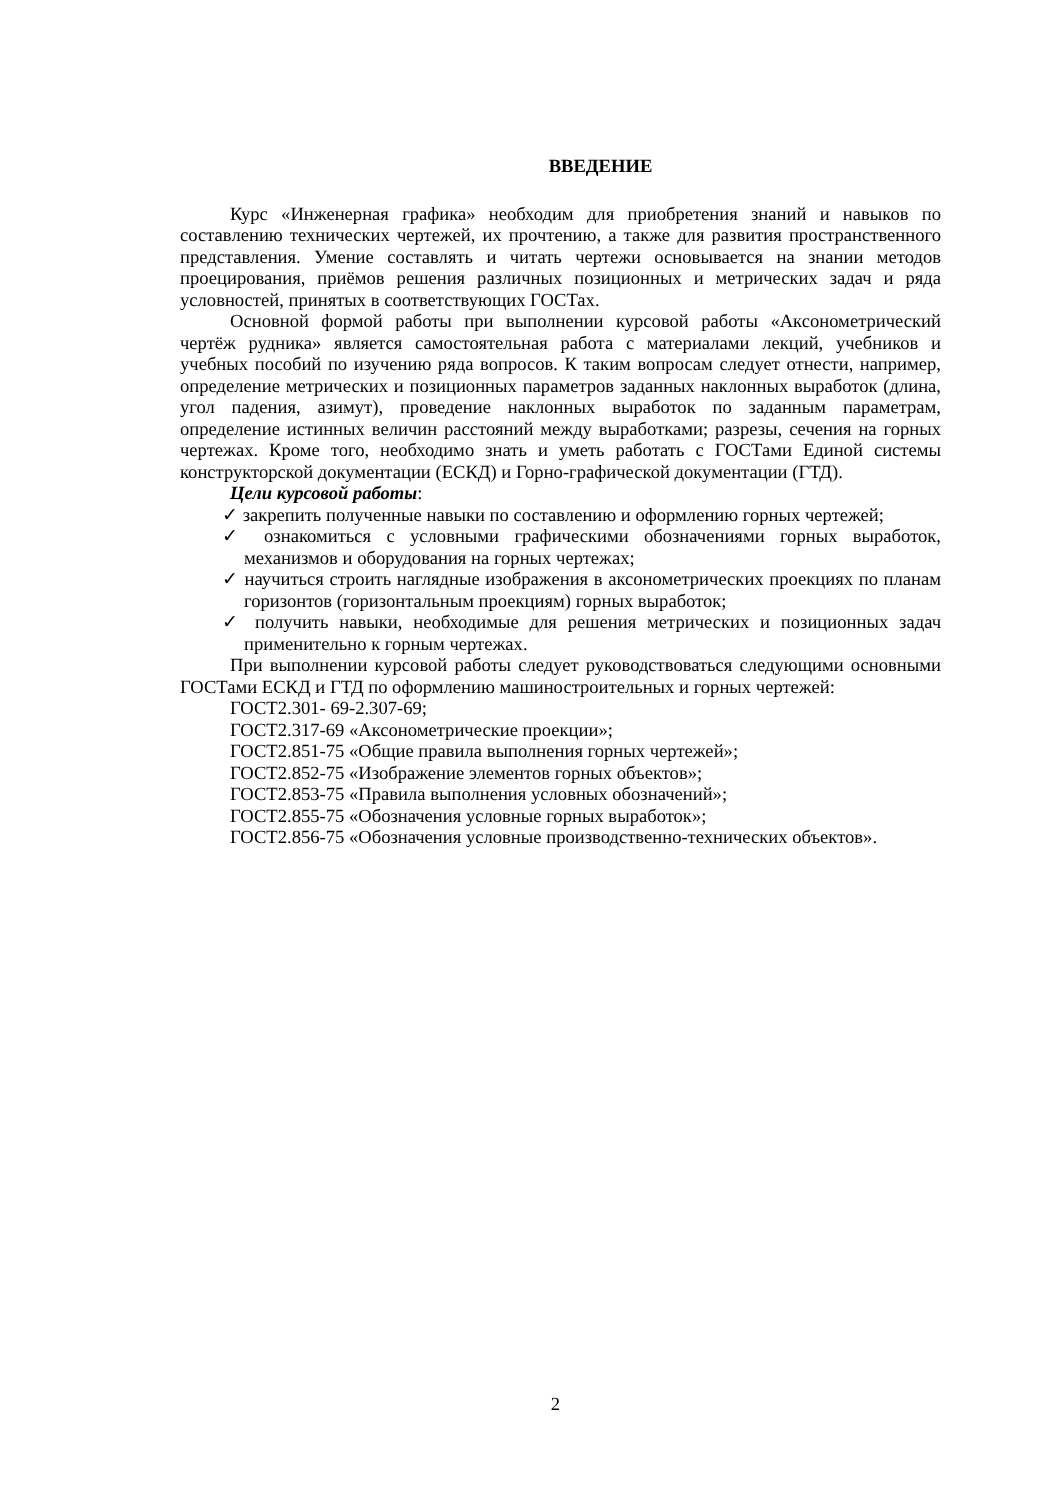ВВЕДЕНИЕ
Курс «Инженерная графика» необходим для приобретения знаний и навыков по составлению технических чертежей, их прочтению, а также для развития пространственного представления. Умение составлять и читать чертежи основывается на знании методов проецирования, приёмов решения различных позиционных и метрических задач и ряда условностей, принятых в соответствующих ГОСТах.
Основной формой работы при выполнении курсовой работы «Аксонометрический чертёж рудника» является самостоятельная работа с материалами лекций, учебников и учебных пособий по изучению ряда вопросов. К таким вопросам следует отнести, например, определение метрических и позиционных параметров заданных наклонных выработок (длина, угол падения, азимут), проведение наклонных выработок по заданным параметрам, определение истинных величин расстояний между выработками; разрезы, сечения на горных чертежах. Кроме того, необходимо знать и уметь работать с ГОСТами Единой системы конструкторской документации (ЕСКД) и Горно-графической документации (ГТД).
Цели курсовой работы:
✓ закрепить полученные навыки по составлению и оформлению горных чертежей;
✓ ознакомиться с условными графическими обозначениями горных выработок, механизмов и оборудования на горных чертежах;
✓ научиться строить наглядные изображения в аксонометрических проекциях по планам горизонтов (горизонтальным проекциям) горных выработок;
✓ получить навыки, необходимые для решения метрических и позиционных задач применительно к горным чертежах.
При выполнении курсовой работы следует руководствоваться следующими основными ГОСТами ЕСКД и ГТД по оформлению машиностроительных и горных чертежей:
ГОСТ2.301- 69-2.307-69;
ГОСТ2.317-69 «Аксонометрические проекции»;
ГОСТ2.851-75 «Общие правила выполнения горных чертежей»;
ГОСТ2.852-75 «Изображение элементов горных объектов»;
ГОСТ2.853-75 «Правила выполнения условных обозначений»;
ГОСТ2.855-75 «Обозначения условные горных выработок»;
ГОСТ2.856-75 «Обозначения условные производственно-технических объектов».
2